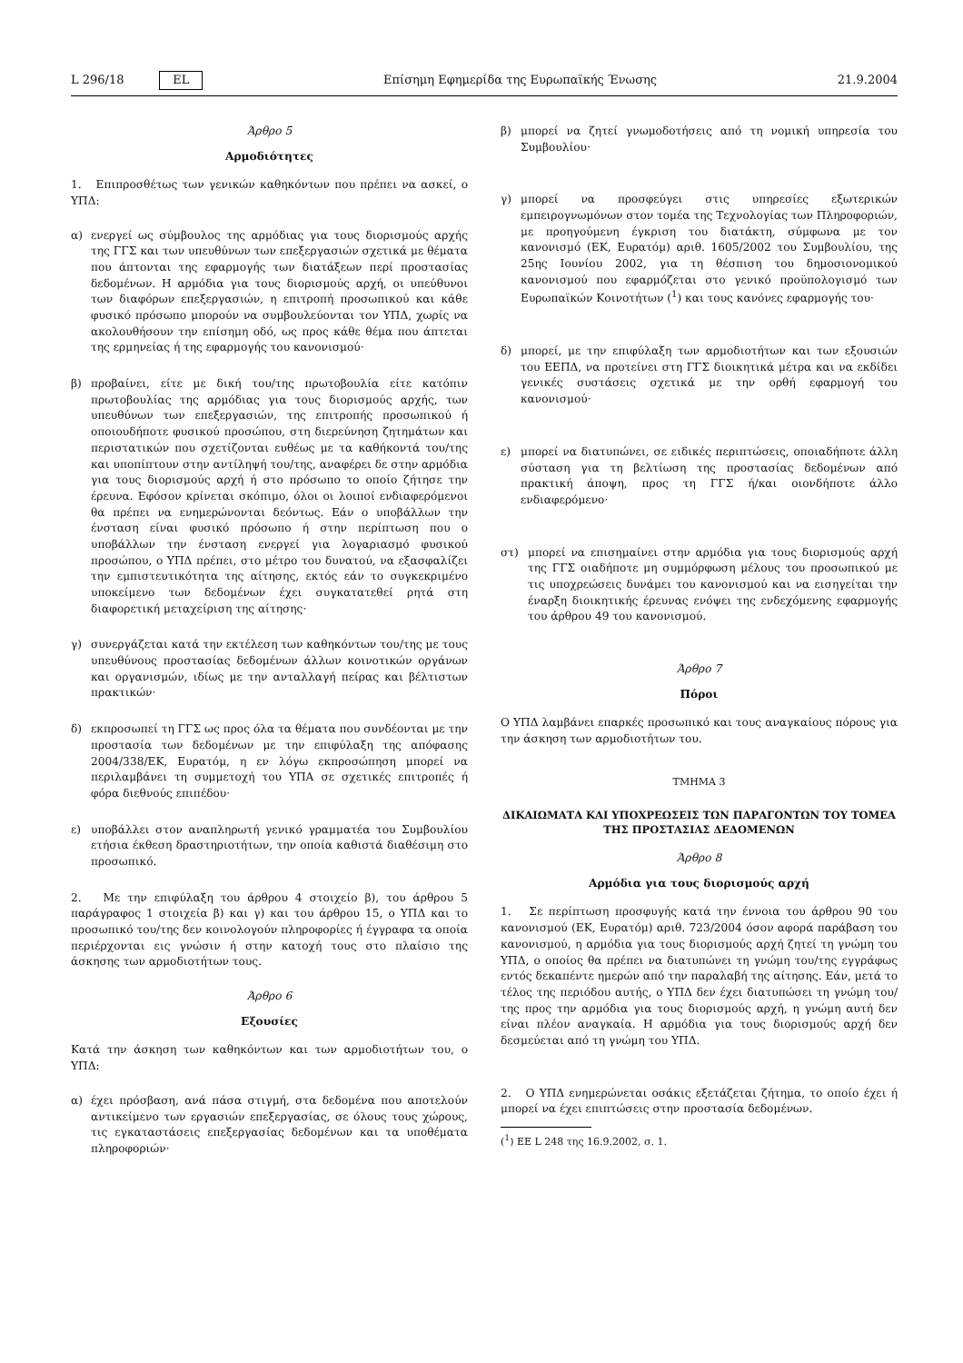L 296/18 EL Επίσημη Εφημερίδα της Ευρωπαϊκής Ένωσης 21.9.2004
Άρθρο 5
Αρμοδιότητες
1. Επιπροσθέτως των γενικών καθηκόντων που πρέπει να ασκεί, ο ΥΠΔ:
α) ενεργεί ως σύμβουλος της αρμόδιας για τους διορισμούς αρχής της ΓΓΣ και των υπευθύνων των επεξεργασιών σχετικά με θέματα που άπτονται της εφαρμογής των διατάξεων περί προστασίας δεδομένων. Η αρμόδια για τους διορισμούς αρχή, οι υπεύθυνοι των διαφόρων επεξεργασιών, η επιτροπή προσωπικού και κάθε φυσικό πρόσωπο μπορούν να συμβουλεύονται τον ΥΠΔ, χωρίς να ακολουθήσουν την επίσημη οδό, ως προς κάθε θέμα που άπτεται της ερμηνείας ή της εφαρμογής του κανονισμού·
β) προβαίνει, είτε με δική του/της πρωτοβουλία είτε κατόπιν πρωτοβουλίας της αρμόδιας για τους διορισμούς αρχής, των υπευθύνων των επεξεργασιών, της επιτροπής προσωπικού ή οποιουδήποτε φυσικού προσώπου, στη διερεύνηση ζητημάτων και περιστατικών που σχετίζονται ευθέως με τα καθήκοντά του/της και υποπίπτουν στην αντίληψή του/της, αναφέρει δε στην αρμόδια για τους διορισμούς αρχή ή στο πρόσωπο το οποίο ζήτησε την έρευνα. Εφόσον κρίνεται σκόπιμο, όλοι οι λοιποί ενδιαφερόμενοι θα πρέπει να ενημερώνονται δεόντως. Εάν ο υποβάλλων την ένσταση είναι φυσικό πρόσωπο ή στην περίπτωση που ο υποβάλλων την ένσταση ενεργεί για λογαριασμό φυσικού προσώπου, ο ΥΠΔ πρέπει, στο μέτρο του δυνατού, να εξασφαλίζει την εμπιστευτικότητα της αίτησης, εκτός εάν το συγκεκριμένο υποκείμενο των δεδομένων έχει συγκατατεθεί ρητά στη διαφορετική μεταχείριση της αίτησης·
γ) συνεργάζεται κατά την εκτέλεση των καθηκόντων του/της με τους υπευθύνους προστασίας δεδομένων άλλων κοινοτικών οργάνων και οργανισμών, ιδίως με την ανταλλαγή πείρας και βέλτιστων πρακτικών·
δ) εκπροσωπεί τη ΓΓΣ ως προς όλα τα θέματα που συνδέονται με την προστασία των δεδομένων με την επιφύλαξη της απόφασης 2004/338/ΕΚ, Ευρατόμ, η εν λόγω εκπροσώπηση μπορεί να περιλαμβάνει τη συμμετοχή του ΥΠΑ σε σχετικές επιτροπές ή φόρα διεθνούς επιπέδου·
ε) υποβάλλει στον αναπληρωτή γενικό γραμματέα του Συμβουλίου ετήσια έκθεση δραστηριοτήτων, την οποία καθιστά διαθέσιμη στο προσωπικό.
2. Με την επιφύλαξη του άρθρου 4 στοιχείο β), του άρθρου 5 παράγραφος 1 στοιχεία β) και γ) και του άρθρου 15, ο ΥΠΔ και το προσωπικό του/της δεν κοινολογούν πληροφορίες ή έγγραφα τα οποία περιέρχονται εις γνώσιν ή στην κατοχή τους στο πλαίσιο της άσκησης των αρμοδιοτήτων τους.
Άρθρο 6
Εξουσίες
Κατά την άσκηση των καθηκόντων και των αρμοδιοτήτων του, ο ΥΠΔ:
α) έχει πρόσβαση, ανά πάσα στιγμή, στα δεδομένα που αποτελούν αντικείμενο των εργασιών επεξεργασίας, σε όλους τους χώρους, τις εγκαταστάσεις επεξεργασίας δεδομένων και τα υποθέματα πληροφοριών·
β) μπορεί να ζητεί γνωμοδοτήσεις από τη νομική υπηρεσία του Συμβουλίου·
γ) μπορεί να προσφεύγει στις υπηρεσίες εξωτερικών εμπειρογνωμόνων στον τομέα της Τεχνολογίας των Πληροφοριών, με προηγούμενη έγκριση του διατάκτη, σύμφωνα με τον κανονισμό (ΕΚ, Ευρατόμ) αριθ. 1605/2002 του Συμβουλίου, της 25ης Ιουνίου 2002, για τη θέσπιση του δημοσιονομικού κανονισμού που εφαρμόζεται στο γενικό προϋπολογισμό των Ευρωπαϊκών Κοινοτήτων (<sup>1</sup>) και τους κανόνες εφαρμογής του·
δ) μπορεί, με την επιφύλαξη των αρμοδιοτήτων και των εξουσιών του ΕΕΠΔ, να προτείνει στη ΓΓΣ διοικητικά μέτρα και να εκδίδει γενικές συστάσεις σχετικά με την ορθή εφαρμογή του κανονισμού·
ε) μπορεί να διατυπώνει, σε ειδικές περιπτώσεις, οποιαδήποτε άλλη σύσταση για τη βελτίωση της προστασίας δεδομένων από πρακτική άποψη, προς τη ΓΓΣ ή/και οιονδήποτε άλλο ενδιαφερόμενο·
στ) μπορεί να επισημαίνει στην αρμόδια για τους διορισμούς αρχή της ΓΓΣ οιαδήποτε μη συμμόρφωση μέλους του προσωπικού με τις υποχρεώσεις δυνάμει του κανονισμού και να εισηγείται την έναρξη διοικητικής έρευνας ενόψει της ενδεχόμενης εφαρμογής του άρθρου 49 του κανονισμού.
Άρθρο 7
Πόροι
Ο ΥΠΔ λαμβάνει επαρκές προσωπικό και τους αναγκαίους πόρους για την άσκηση των αρμοδιοτήτων του.
ΤΜΗΜΑ 3
ΔΙΚΑΙΩΜΑΤΑ ΚΑΙ ΥΠΟΧΡΕΩΣΕΙΣ ΤΩΝ ΠΑΡΑΓΟΝΤΩΝ ΤΟΥ ΤΟΜΕΑ ΤΗΣ ΠΡΟΣΤΑΣΙΑΣ ΔΕΔΟΜΕΝΩΝ
Άρθρο 8
Αρμόδια για τους διορισμούς αρχή
1. Σε περίπτωση προσφυγής κατά την έννοια του άρθρου 90 του κανονισμού (ΕΚ, Ευρατόμ) αριθ. 723/2004 όσον αφορά παράβαση του κανονισμού, η αρμόδια για τους διορισμούς αρχή ζητεί τη γνώμη του ΥΠΔ, ο οποίος θα πρέπει να διατυπώνει τη γνώμη του/της εγγράφως εντός δεκαπέντε ημερών από την παραλαβή της αίτησης. Εάν, μετά το τέλος της περιόδου αυτής, ο ΥΠΔ δεν έχει διατυπώσει τη γνώμη του/της προς την αρμόδια για τους διορισμούς αρχή, η γνώμη αυτή δεν είναι πλέον αναγκαία. Η αρμόδια για τους διορισμούς αρχή δεν δεσμεύεται από τη γνώμη του ΥΠΔ.
2. Ο ΥΠΔ ενημερώνεται οσάκις εξετάζεται ζήτημα, το οποίο έχει ή μπορεί να έχει επιπτώσεις στην προστασία δεδομένων.
(<sup>1</sup>) ΕΕ L 248 της 16.9.2002, σ. 1.